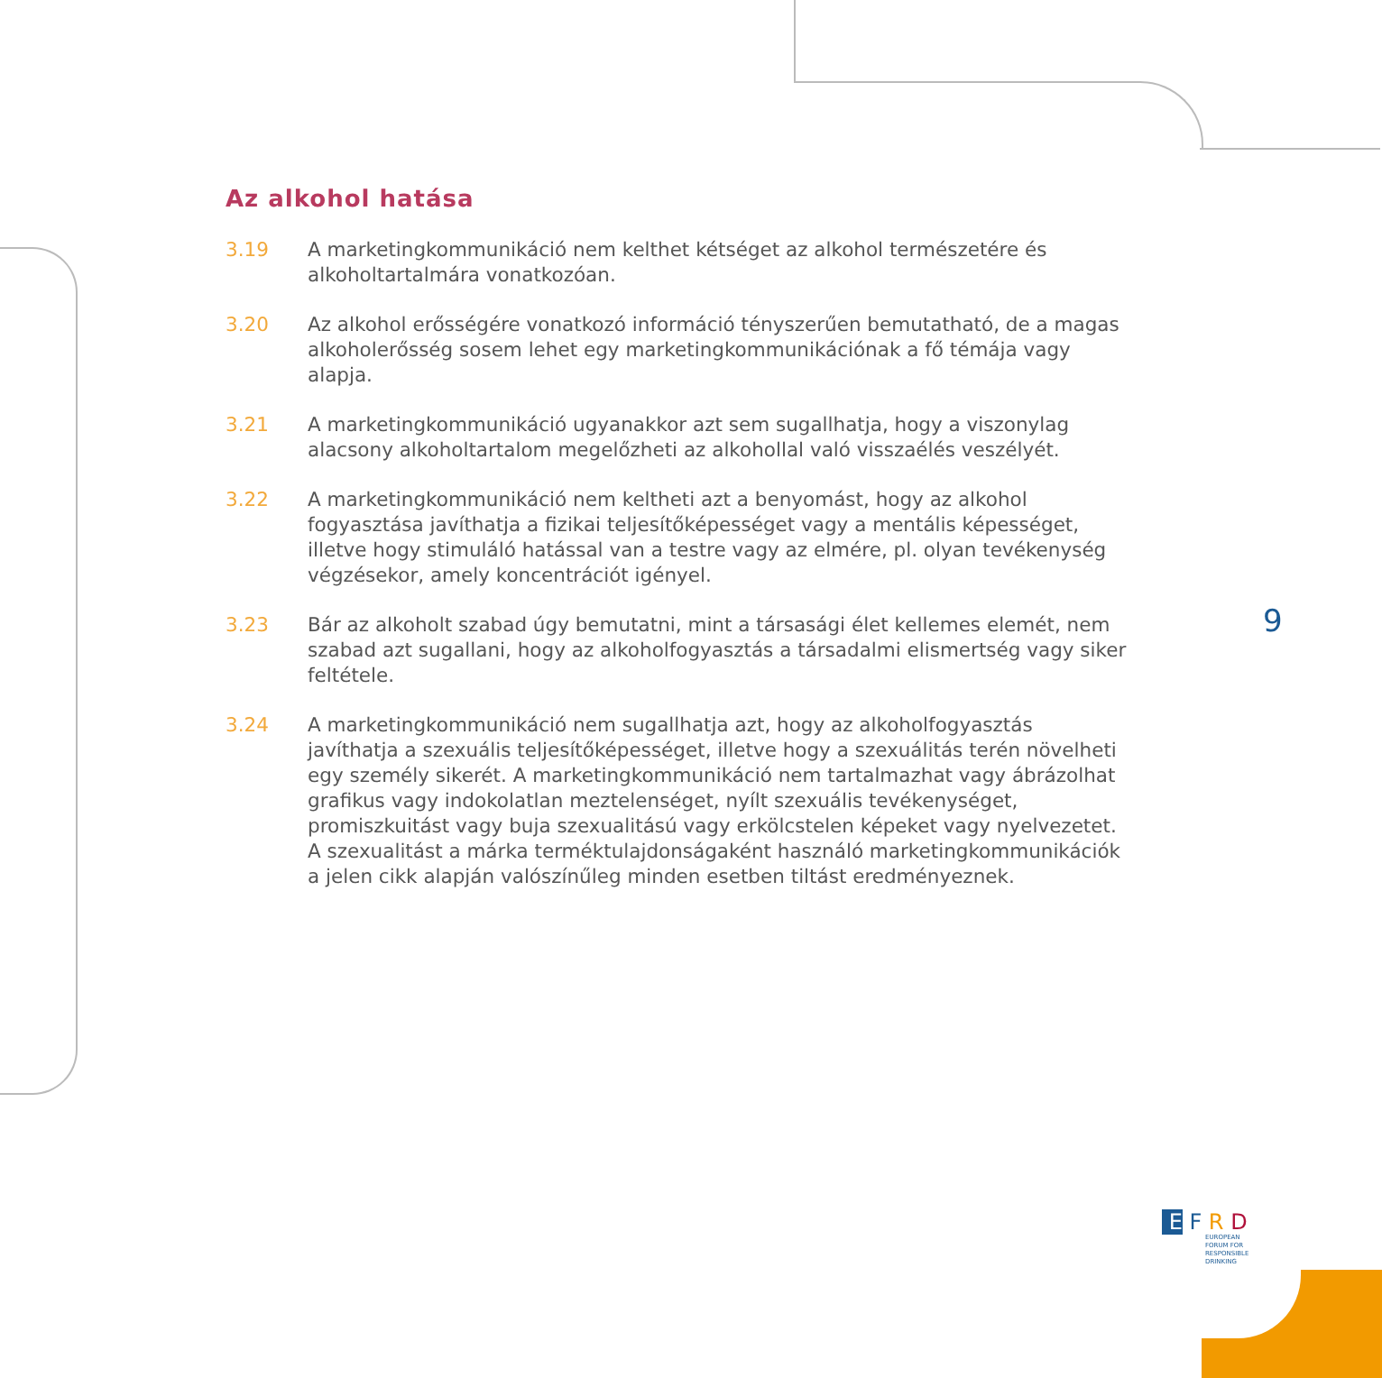Az alkohol hatása
3.19 A marketingkommunikáció nem kelthet kétséget az alkohol természetére és alkoholtartalmára vonatkozóan.
3.20 Az alkohol erősségére vonatkozó információ tényszerűen bemutatható, de a magas alkoholerősség sosem lehet egy marketingkommunikációnak a fő témája vagy alapja.
3.21 A marketingkommunikáció ugyanakkor azt sem sugallhatja, hogy a viszonylag alacsony alkoholtartalom megelőzheti az alkohollal való visszaélés veszélyét.
3.22 A marketingkommunikáció nem keltheti azt a benyomást, hogy az alkohol fogyasztása javíthatja a fizikai teljesítőképességet vagy a mentális képességet, illetve hogy stimuláló hatással van a testre vagy az elmére, pl. olyan tevékenység végzésekor, amely koncentrációt igényel.
3.23 Bár az alkoholt szabad úgy bemutatni, mint a társasági élet kellemes elemét, nem szabad azt sugallani, hogy az alkoholfogyasztás a társadalmi elismertség vagy siker feltétele.
3.24 A marketingkommunikáció nem sugallhatja azt, hogy az alkoholfogyasztás javíthatja a szexuális teljesítőképességet, illetve hogy a szexuálitás terén növelheti egy személy sikerét. A marketingkommunikáció nem tartalmazhat vagy ábrázolhat grafikus vagy indokolatlan meztelenséget, nyílt szexuális tevékenységet, promiszkuitást vagy buja szexualitású vagy erkölcstelen képeket vagy nyelvezetet. A szexualitást a márka terméktulajdonságaként használó marketingkommunikációk a jelen cikk alapján valószínűleg minden esetben tiltást eredményeznek.
9
E F R D
EUROPEAN
FORUM FOR
RESPONSIBLE
DRINKING